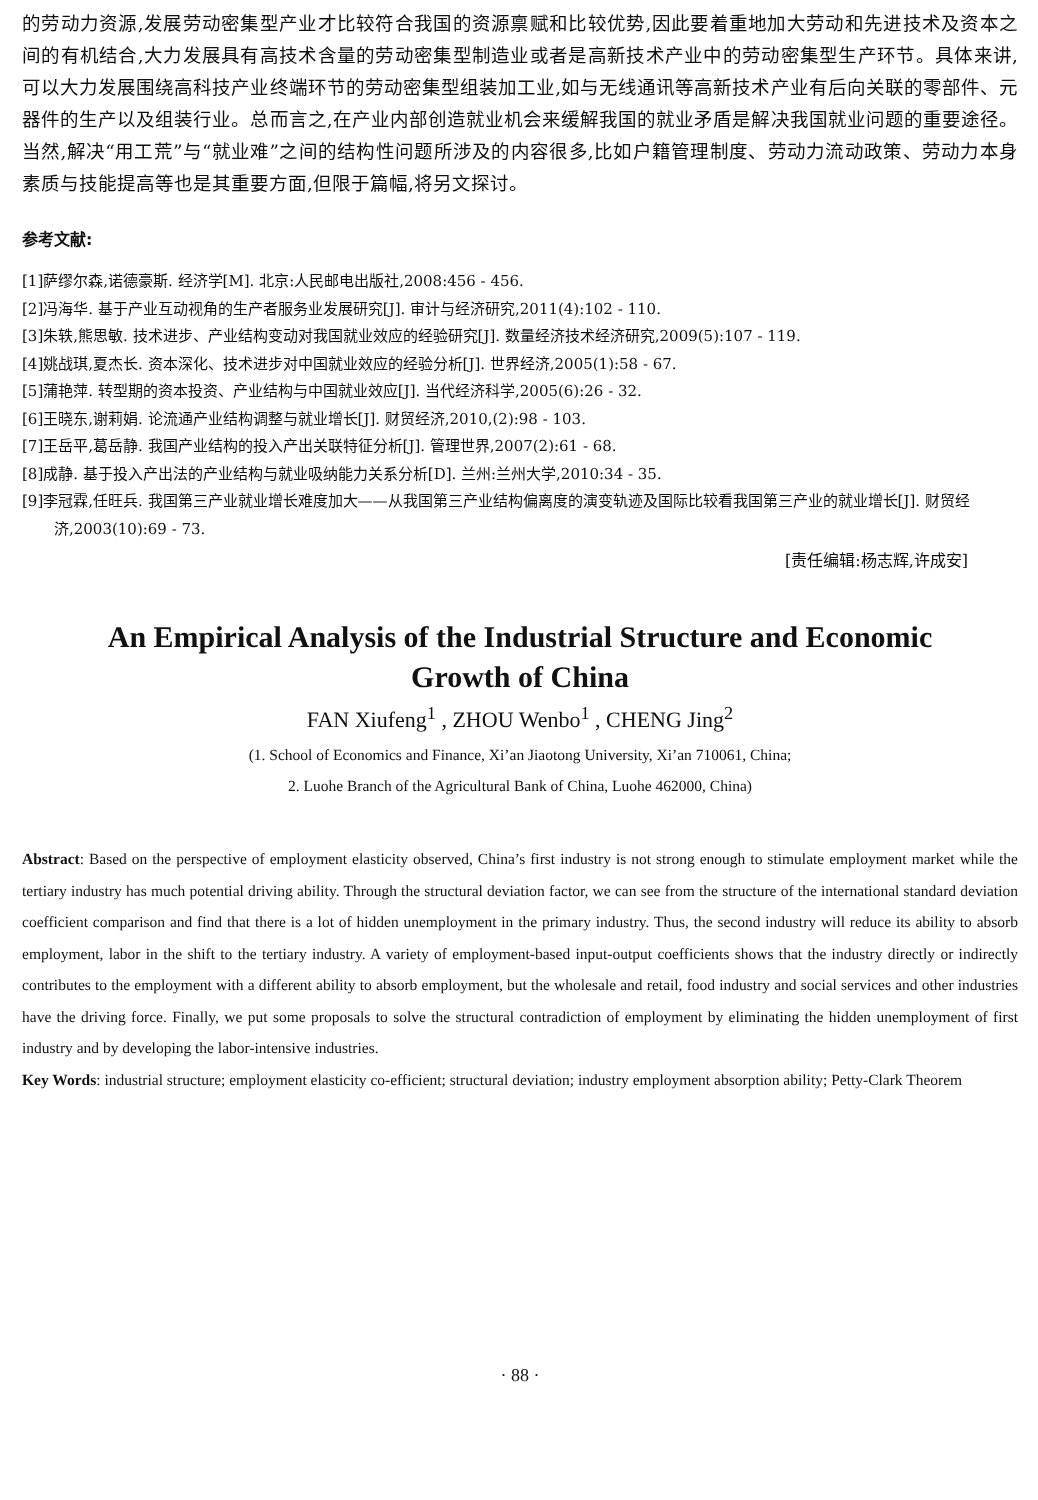的劳动力资源,发展劳动密集型产业才比较符合我国的资源禀赋和比较优势,因此要着重地加大劳动和先进技术及资本之间的有机结合,大力发展具有高技术含量的劳动密集型制造业或者是高新技术产业中的劳动密集型生产环节。具体来讲,可以大力发展围绕高科技产业终端环节的劳动密集型组装加工业,如与无线通讯等高新技术产业有后向关联的零部件、元器件的生产以及组装行业。总而言之,在产业内部创造就业机会来缓解我国的就业矛盾是解决我国就业问题的重要途径。当然,解决“用工荒”与“就业难”之间的结构性问题所涉及的内容很多,比如户籍管理制度、劳动力流动政策、劳动力本身素质与技能提高等也是其重要方面,但限于篇幅,将另文探讨。
参考文献:
[1]萨缪尔森,诺德豪斯. 经济学[M]. 北京:人民邮电出版社,2008:456 - 456.
[2]冯海华. 基于产业互动视角的生产者服务业发展研究[J]. 审计与经济研究,2011(4):102 - 110.
[3]朱轶,熊思敏. 技术进步、产业结构变动对我国就业效应的经验研究[J]. 数量经济技术经济研究,2009(5):107 - 119.
[4]姚战琪,夏杰长. 资本深化、技术进步对中国就业效应的经验分析[J]. 世界经济,2005(1):58 - 67.
[5]蒲艳萍. 转型期的资本投资、产业结构与中国就业效应[J]. 当代经济科学,2005(6):26 - 32.
[6]王晓东,谢莉娟. 论流通产业结构调整与就业增长[J]. 财贸经济,2010,(2):98 - 103.
[7]王岳平,葛岳静. 我国产业结构的投入产出关联特征分析[J]. 管理世界,2007(2):61 - 68.
[8]成静. 基于投入产出法的产业结构与就业吸纳能力关系分析[D]. 兰州:兰州大学,2010:34 - 35.
[9]李冠霖,任旺兵. 我国第三产业就业增长难度加大——从我国第三产业结构偏离度的演变轨迹及国际比较看我国第三产业的就业增长[J]. 财贸经济,2003(10):69 - 73.
[责任编辑:杨志辉,许成安]
An Empirical Analysis of the Industrial Structure and Economic Growth of China
FAN Xiufeng<sup>1</sup> , ZHOU Wenbo<sup>1</sup> , CHENG Jing<sup>2</sup>
(1. School of Economics and Finance, Xi’an Jiaotong University, Xi’an 710061, China;
2. Luohe Branch of the Agricultural Bank of China, Luohe 462000, China)
Abstract: Based on the perspective of employment elasticity observed, China’s first industry is not strong enough to stimulate employment market while the tertiary industry has much potential driving ability. Through the structural deviation factor, we can see from the structure of the international standard deviation coefficient comparison and find that there is a lot of hidden unemployment in the primary industry. Thus, the second industry will reduce its ability to absorb employment, labor in the shift to the tertiary industry. A variety of employment-based input-output coefficients shows that the industry directly or indirectly contributes to the employment with a different ability to absorb employment, but the wholesale and retail, food industry and social services and other industries have the driving force. Finally, we put some proposals to solve the structural contradiction of employment by eliminating the hidden unemployment of first industry and by developing the labor-intensive industries.
Key Words: industrial structure; employment elasticity co-efficient; structural deviation; industry employment absorption ability; Petty-Clark Theorem
· 88 ·